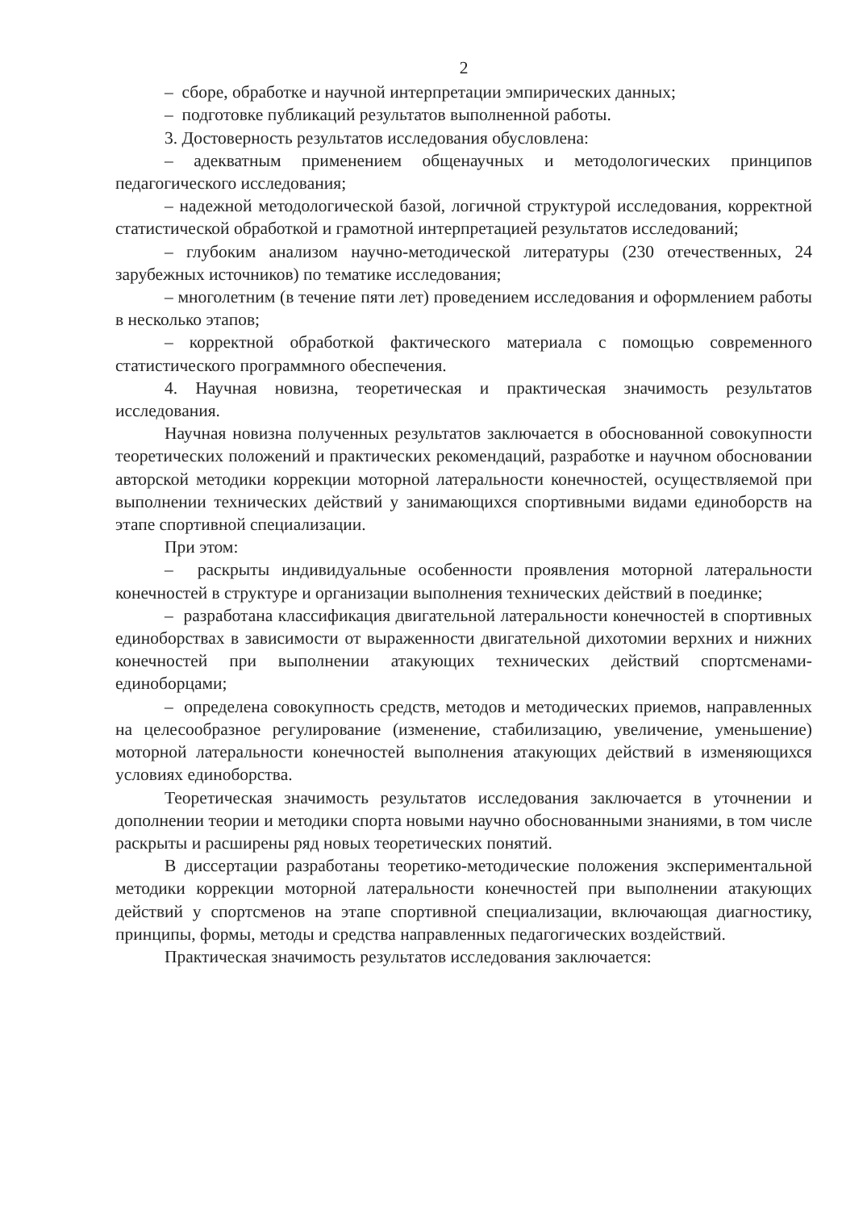2
– сборе, обработке и научной интерпретации эмпирических данных;
– подготовке публикаций результатов выполненной работы.
3. Достоверность результатов исследования обусловлена:
– адекватным применением общенаучных и методологических принципов педагогического исследования;
– надежной методологической базой, логичной структурой исследования, корректной статистической обработкой и грамотной интерпретацией результатов исследований;
– глубоким анализом научно-методической литературы (230 отечественных, 24 зарубежных источников) по тематике исследования;
– многолетним (в течение пяти лет) проведением исследования и оформлением работы в несколько этапов;
– корректной обработкой фактического материала с помощью современного статистического программного обеспечения.
4. Научная новизна, теоретическая и практическая значимость результатов исследования.
Научная новизна полученных результатов заключается в обоснованной совокупности теоретических положений и практических рекомендаций, разработке и научном обосновании авторской методики коррекции моторной латеральности конечностей, осуществляемой при выполнении технических действий у занимающихся спортивными видами единоборств на этапе спортивной специализации.
При этом:
– раскрыты индивидуальные особенности проявления моторной латеральности конечностей в структуре и организации выполнения технических действий в поединке;
– разработана классификация двигательной латеральности конечностей в спортивных единоборствах в зависимости от выраженности двигательной дихотомии верхних и нижних конечностей при выполнении атакующих технических действий спортсменами-единоборцами;
– определена совокупность средств, методов и методических приемов, направленных на целесообразное регулирование (изменение, стабилизацию, увеличение, уменьшение) моторной латеральности конечностей выполнения атакующих действий в изменяющихся условиях единоборства.
Теоретическая значимость результатов исследования заключается в уточнении и дополнении теории и методики спорта новыми научно обоснованными знаниями, в том числе раскрыты и расширены ряд новых теоретических понятий.
В диссертации разработаны теоретико-методические положения экспериментальной методики коррекции моторной латеральности конечностей при выполнении атакующих действий у спортсменов на этапе спортивной специализации, включающая диагностику, принципы, формы, методы и средства направленных педагогических воздействий.
Практическая значимость результатов исследования заключается: